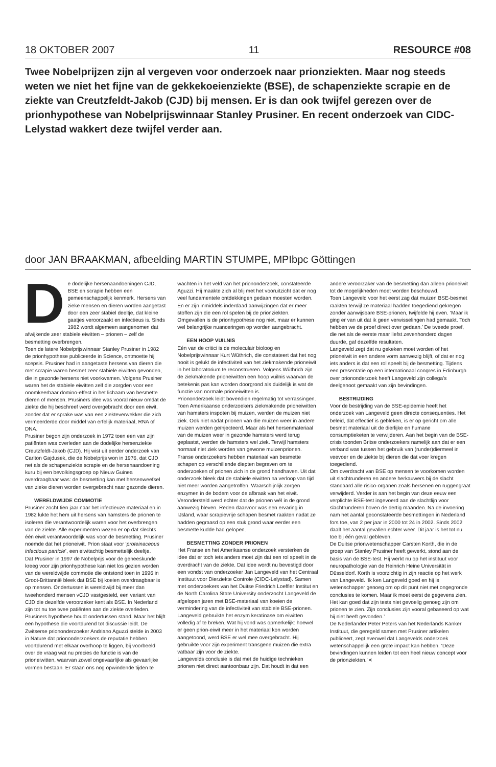18 OKTOBER 2007 11 RESOURCE #08
Twee Nobelprijzen zijn al vergeven voor onderzoek naar prionziekten. Maar nog steeds weten we niet het fijne van de gekkekoeienziekte (BSE), de schapenziekte scrapie en de ziekte van Creutzfeldt-Jakob (CJD) bij mensen. Er is dan ook twijfel gerezen over de prionhypothese van Nobelprijswinnaar Stanley Prusiner. En recent onderzoek van CIDC-Lelystad wakkert deze twijfel verder aan.
door JAN BRAAKMAN, afbeelding MARTIN STUMPE, MPIbpc Göttingen
De dodelijke hersenaandoeningen CJD, BSE en scrapie hebben een gemeenschappelijk kenmerk. Hersens van zieke mensen en dieren worden aangetast door een zeer stabiel deeltje, dat kleine gaatjes veroorzaakt en infectieus is. Sinds 1982 wordt algemeen aangenomen dat afwijkende zeer stabiele eiwitten – prionen – zelf de besmetting overbrengen.
Toen de latere Nobelprijswinnaar Stanley Prusiner in 1982 de prionhypothese publiceerde in Science, ontmoette hij scepsis. Prusiner had in aangetaste hersens van dieren die met scrapie waren besmet zeer stabiele eiwitten gevonden, die in gezonde hersens niet voorkwamen. Volgens Prusiner waren het de stabiele eiwitten zelf die zorgden voor een onomkeerbaar domino-effect in het lichaam van besmette dieren of mensen. Prusiners idee was vooral nieuw omdat de ziekte die hij beschreef werd overgebracht door een eiwit, zonder dat er sprake was van een ziekteverwekker die zich vermeerderde door middel van erfelijk materiaal, RNA of DNA.
Prusiner begon zijn onderzoek in 1972 toen een van zijn patiënten was overleden aan de dodelijke hersenziekte Creutzfeldt-Jakob (CJD). Hij wist uit eerder onderzoek van Carlton Gajdusek, die de Nobelprijs won in 1976, dat CJD net als de schapenziekte scrapie en de hersenaandoening kuru bij een bevolkingsgroep op Nieuw Guinea overdraagbaar was: de besmetting kan met hersenweefsel van zieke dieren worden overgebracht naar gezonde dieren.
WERELDWIJDE COMMOTIE
Prusiner zocht tien jaar naar het infectieuze materiaal en in 1982 lukte het hem uit hersens van hamsters de prionen te isoleren die verantwoordelijk waren voor het overbrengen van de ziekte. Alle experimenten wezen er op dat slechts één eiwit verantwoordelijk was voor de besmetting. Prusiner noemde dat het prioneiwit. Prion staat voor ‘proteinaceous infectious particle’, een eiwitachtig besmettelijk deeltje.
Dat Prusiner in 1997 de Nobelprijs voor de geneeskunde kreeg voor zijn prionhypothese kan niet los gezien worden van de wereldwijde commotie die ontstond toen in 1996 in Groot-Brittannië bleek dat BSE bij koeien overdraagbaar is op mensen. Ondertussen is wereldwijd bij meer dan tweehonderd mensen vCJD vastgesteld, een variant van CJD die dezelfde veroorzaker kent als BSE. In Nederland zijn tot nu toe twee patiënten aan de ziekte overleden.
Prusiners hypothese houdt ondertussen stand. Maar het blijft een hypothese die voortdurend tot discussie leidt. De Zwitserse prionon­derzoeker Andriano Aguzzi stelde in 2003 in Nature dat prionon­derzoekers de reputatie hebben voortdurend met elkaar overhoop te liggen, bij voorbeeld over de vraag wat nu precies de functie is van de prioneiwitten, waarvan zowel ongevaarlijke als gevaarlijke vormen bestaan. Er staan ons nog opwindende tijden te wachten in het veld van het prionon­derzoek, constateerde Aguzzi. Hij maakte zich al blij met het vooruitzicht dat er nog veel fundamentele ontdekkingen gedaan moesten worden.
En er zijn inmiddels inderdaad aanwijzingen dat er meer stoffen zijn die een rol spelen bij de prionziekten. Omgevallen is de prionhypothese nog niet, maar er kunnen wel belangrijke nuanceringen op worden aangebracht.
EEN HOOP VUILNIS
Eén van de critici is de moleculair bioloog en Nobelprijswinnaar Kurt Wüthrich, die constateert dat het nog nooit is gelukt de infectiviteit van het ziekmakende prioneiwit in het laboratorium te reconstrueren. Volgens Wüthrich zijn de ziekmakende prioneiwitten een hoop vuilnis waarvan de betekenis pas kan worden doorgrond als duidelijk is wat de functie van normale prioneiwitten is.
Prionon­derzoek leidt bovendien regelmatig tot verrassingen. Toen Amerikaanse onderzoekers ziekmakende prioneiwitten van hamsters inspoten bij muizen, werden de muizen niet ziek. Ook niet nadat prionen van die muizen weer in andere muizen werden geïnjecteerd. Maar als het hersenmateriaal van de muizen weer in gezonde hamsters werd terug geplaatst, werden de hamsters wel ziek. Terwijl hamsters normaal niet ziek worden van gewone muizenprionen.
Franse onderzoekers hebben materiaal van besmette schapen op verschillende diepten begraven om te onderzoeken of prionen zich in de grond handhaven. Uit dat onderzoek bleek dat de stabiele eiwitten na verloop van tijd niet meer worden aangetroffen. Waarschijnlijk zorgen enzymen in de bodem voor de afbraak van het eiwit. Verondersteld werd echter dat de prionen wél in de grond aanwezig bleven. Reden daarvoor was een ervaring in IJsland, waar scrapievrije schapen besmet raakten nadat ze hadden gegraasd op een stuk grond waar eerder een besmette kudde had gelopen.
BESMETTING ZONDER PRIONEN
Het Franse en het Amerikaanse onderzoek versterken de idee dat er toch iets anders moet zijn dat een rol speelt in de overdracht van de ziekte. Dat idee wordt nu bevestigd door een vondst van onderzoeker Jan Langeveld van het Centraal Instituut voor Dierziekte Controle (CIDC-Lelystad). Samen met onderzoekers van het Duitse Friedrich Loeffler Institut en de North Carolina State University onderzocht Langeveld de afgelopen jaren met BSE-materiaal van koeien de vermindering van de infectiviteit van stabiele BSE-prionen. Langeveld gebruikte het enzym keratinase om eiwitten volledig af te breken. Wat hij vond was opmerkelijk: hoewel er geen prion-eiwit meer in het materiaal kon worden aangetoond, werd BSE er wel mee overgebracht. Hij gebruikte voor zijn experiment transgene muizen die extra vatbaar zijn voor de ziekte.
Langevelds conclusie is dat met de huidige technieken prionen niet direct aantoonbaar zijn. Dat houdt in dat een andere veroorzaker van de besmetting dan alleen prioneiwit tot de mogelijkheden moet worden beschouwd.
Toen Langeveld voor het eerst zag dat muizen BSE-besmet raakten terwijl ze materiaal hadden toegediend gekregen zonder aanwijsbare BSE-prionen, twijfelde hij even. ‘Maar ik ging er van uit dat ik geen verwisselingen had gemaakt. Toch hebben we de proef direct over gedaan.’ De tweede proef, die net als de eerste maar liefst zevenhonderd dagen duurde, gaf dezelfde resultaten.
Langeveld zegt dat nu gekeken moet worden of het prioneiwit in een andere vorm aanwezig blijft, of dat er nog iets anders is dat een rol speelt bij de besmetting. Tijdens een presentatie op een internationaal congres in Edinburgh over prionon­derzoek heeft Langeveld zijn collega’s deelgenoot gemaakt van zijn bevindingen.
BESTRIJDING
Voor de bestrijding van de BSE-epidemie heeft het onderzoek van Langeveld geen directe consequenties. Het beleid, dat effectief is gebleken, is er op gericht om alle besmet materiaal uit de dierlijke en humane consumptieketen te verwijderen. Aan het begin van de BSE-crisis toonden Britse onderzoekers namelijk aan dat er een verband was tussen het gebruik van (runder)diermeel in veevoer en de ziekte bij dieren die dat voer kregen toegediend.
Om overdracht van BSE op mensen te voorkomen worden uit slachtrunderen en andere herkauwers bij de slacht standaard alle risico-organen zoals hersenen en ruggengraat verwijderd. Verder is aan het begin van deze eeuw een verplichte BSE-test ingevoerd aan de slachtlijn voor slachtrunderen boven de dertig maanden. Na de invoering nam het aantal geconstateerde besmettingen in Nederland fors toe, van 2 per jaar in 2000 tot 24 in 2002. Sinds 2002 daalt het aantal gevallen echter weer. Dit jaar is het tot nu toe bij één geval gebleven.
De Duitse prionwetenschapper Carsten Korth, die in de groep van Stanley Prusiner heeft gewerkt, stond aan de basis van de BSE-test. Hij werkt nu op het instituut voor neuropathologie van de Heinrich Heine Universität in Düsseldorf. Korth is voorzichtig in zijn reactie op het werk van Langeveld. ‘Ik ken Langeveld goed en hij is wetenschapper genoeg om op dit punt niet met ongegronde conclusies te komen. Maar ik moet eerst de gegevens zien. Het kan goed dat zijn tests niet gevoelig genoeg zijn om prionen te zien. Zijn conclusies zijn vooral gebaseerd op wat hij niet heeft gevonden.’
De Nederlander Peter Peters van het Nederlands Kanker Instituut, die geregeld samen met Prusiner artikelen publiceert, zegt evenwel dat Langevelds onderzoek wetenschappelijk een grote impact kan hebben. ‘Deze bevindingen kunnen leiden tot een heel nieuw concept voor de prionziekten.’ <